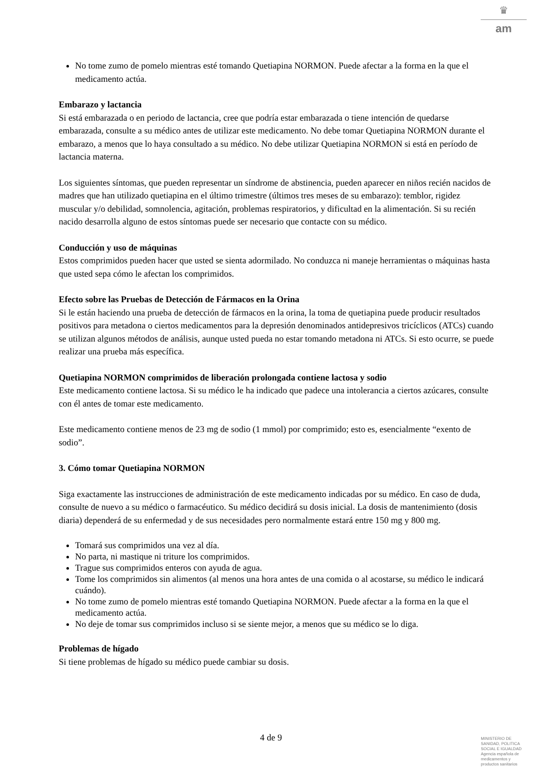♛
am
No tome zumo de pomelo mientras esté tomando Quetiapina NORMON. Puede afectar a la forma en la que el medicamento actúa.
Embarazo y lactancia
Si está embarazada o en periodo de lactancia, cree que podría estar embarazada o tiene intención de quedarse embarazada, consulte a su médico antes de utilizar este medicamento. No debe tomar Quetiapina NORMON durante el embarazo, a menos que lo haya consultado a su médico. No debe utilizar Quetiapina NORMON si está en período de lactancia materna.
Los siguientes síntomas, que pueden representar un síndrome de abstinencia, pueden aparecer en niños recién nacidos de madres que han utilizado quetiapina en el último trimestre (últimos tres meses de su embarazo): temblor, rigidez muscular y/o debilidad, somnolencia, agitación, problemas respiratorios, y dificultad en la alimentación. Si su recién nacido desarrolla alguno de estos síntomas puede ser necesario que contacte con su médico.
Conducción y uso de máquinas
Estos comprimidos pueden hacer que usted se sienta adormilado. No conduzca ni maneje herramientas o máquinas hasta que usted sepa cómo le afectan los comprimidos.
Efecto sobre las Pruebas de Detección de Fármacos en la Orina
Si le están haciendo una prueba de detección de fármacos en la orina, la toma de quetiapina puede producir resultados positivos para metadona o ciertos medicamentos para la depresión denominados antidepresivos tricíclicos (ATCs) cuando se utilizan algunos métodos de análisis, aunque usted pueda no estar tomando metadona ni ATCs. Si esto ocurre, se puede realizar una prueba más específica.
Quetiapina NORMON comprimidos de liberación prolongada contiene lactosa y sodio
Este medicamento contiene lactosa. Si su médico le ha indicado que padece una intolerancia a ciertos azúcares, consulte con él antes de tomar este medicamento.
Este medicamento contiene menos de 23 mg de sodio (1 mmol) por comprimido; esto es, esencialmente “exento de sodio”.
3. Cómo tomar Quetiapina NORMON
Siga exactamente las instrucciones de administración de este medicamento indicadas por su médico. En caso de duda, consulte de nuevo a su médico o farmacéutico. Su médico decidirá su dosis inicial. La dosis de mantenimiento (dosis diaria) dependerá de su enfermedad y de sus necesidades pero normalmente estará entre 150 mg y 800 mg.
Tomará sus comprimidos una vez al día.
No parta, ni mastique ni triture los comprimidos.
Trague sus comprimidos enteros con ayuda de agua.
Tome los comprimidos sin alimentos (al menos una hora antes de una comida o al acostarse, su médico le indicará cuándo).
No tome zumo de pomelo mientras esté tomando Quetiapina NORMON. Puede afectar a la forma en la que el medicamento actúa.
No deje de tomar sus comprimidos incluso si se siente mejor, a menos que su médico se lo diga.
Problemas de hígado
Si tiene problemas de hígado su médico puede cambiar su dosis.
4 de 9
MINISTERIO DE
SANIDAD, POLITICA
SOCIAL E IGUALDAD
Agencia española de
medicamentos y
productos sanitarios